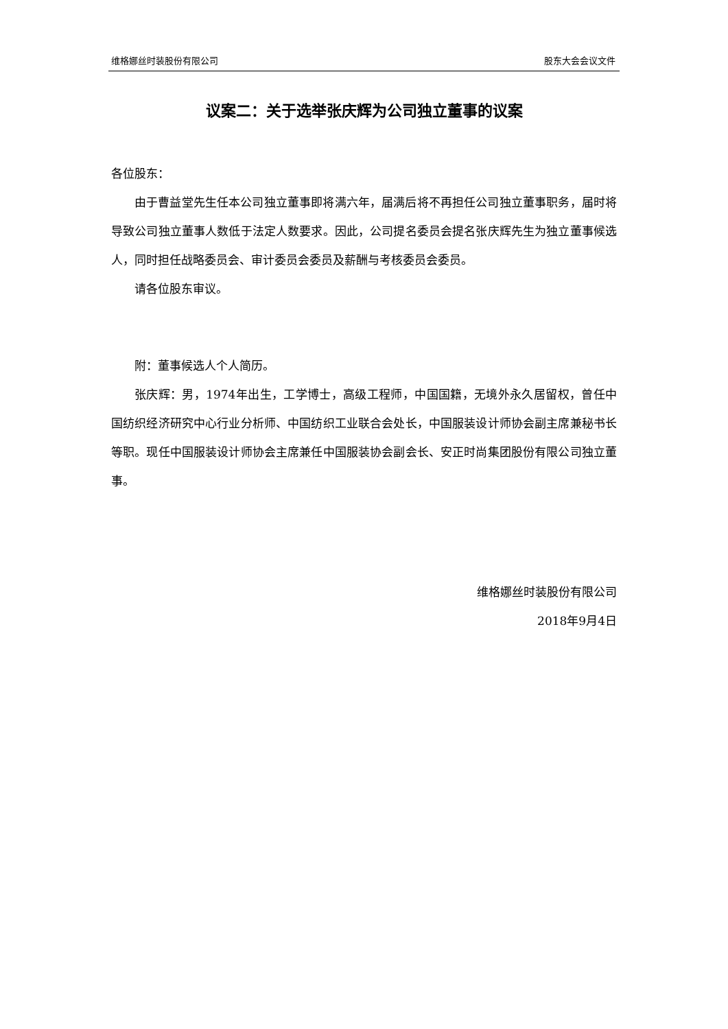维格娜丝时装股份有限公司 股东大会会议文件
议案二：关于选举张庆辉为公司独立董事的议案
各位股东：
由于曹益堂先生任本公司独立董事即将满六年，届满后将不再担任公司独立董事职务，届时将导致公司独立董事人数低于法定人数要求。因此，公司提名委员会提名张庆辉先生为独立董事候选人，同时担任战略委员会、审计委员会委员及薪酬与考核委员会委员。
请各位股东审议。
附：董事候选人个人简历。
张庆辉：男，1974年出生，工学博士，高级工程师，中国国籍，无境外永久居留权，曾任中国纺织经济研究中心行业分析师、中国纺织工业联合会处长，中国服装设计师协会副主席兼秘书长等职。现任中国服装设计师协会主席兼任中国服装协会副会长、安正时尚集团股份有限公司独立董事。
维格娜丝时装股份有限公司
2018年9月4日